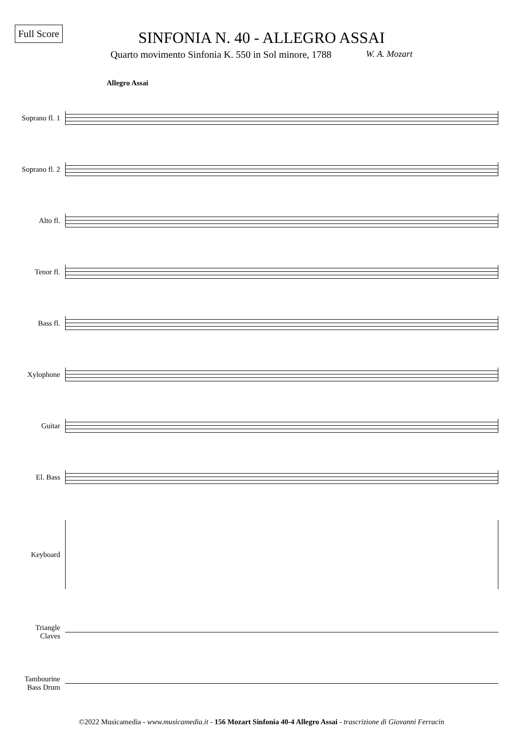Full Score
SINFONIA N. 40 - ALLEGRO ASSAI
Quarto movimento Sinfonia K. 550 in Sol minore, 1788 W. A. Mozart
Allegro Assai
Soprano fl. 1
Soprano fl. 2
Alto fl.
Tenor fl.
Bass fl.
Xylophone
Guitar
El. Bass
Keyboard
Triangle
Claves
Tambourine
Bass Drum
©2022 Musicamedia - www.musicamedia.it - 156 Mozart Sinfonia 40-4 Allegro Assai - trascrizione di Giovanni Ferracin